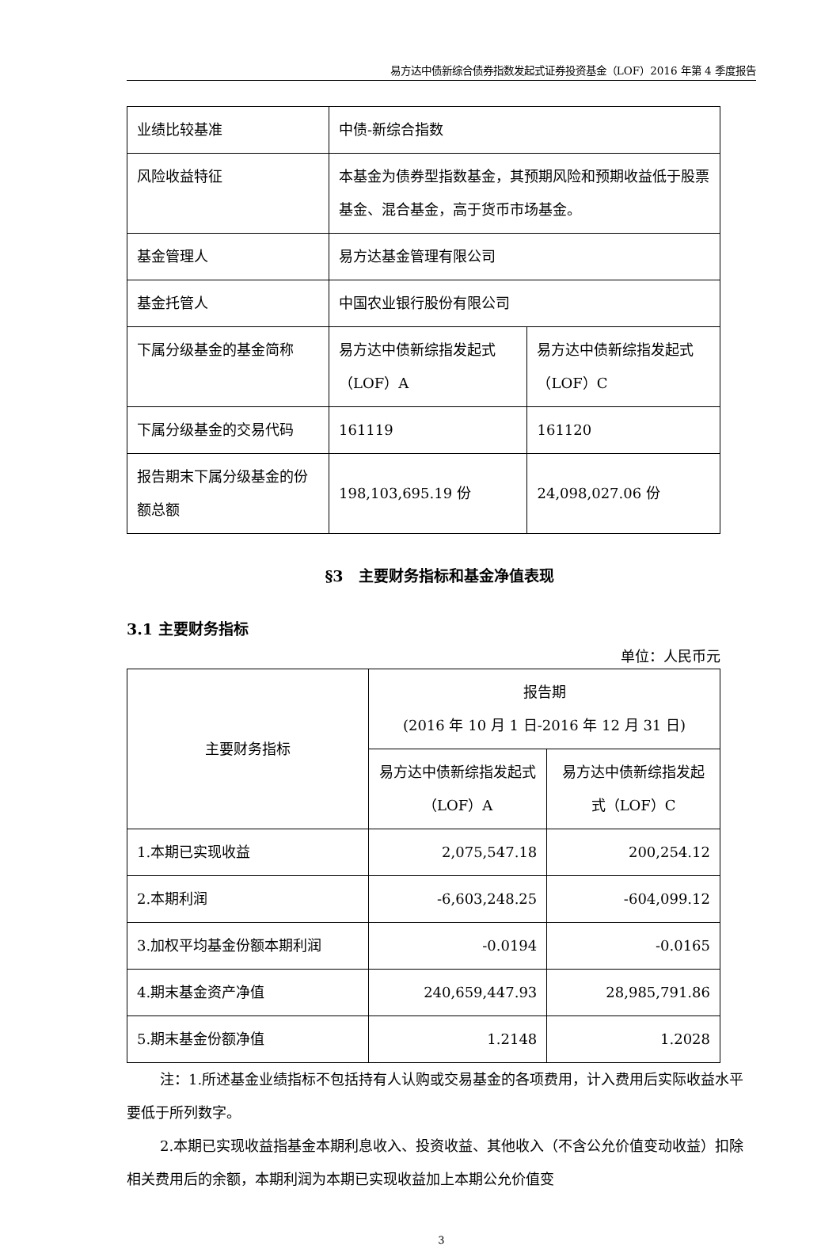易方达中债新综合债券指数发起式证券投资基金（LOF）2016 年第 4 季度报告
| 业绩比较基准 | 中债-新综合指数 | |
| 风险收益特征 | 本基金为债券型指数基金，其预期风险和预期收益低于股票基金、混合基金，高于货币市场基金。 | |
| 基金管理人 | 易方达基金管理有限公司 | |
| 基金托管人 | 中国农业银行股份有限公司 | |
| 下属分级基金的基金简称 | 易方达中债新综指发起式（LOF）A | 易方达中债新综指发起式（LOF）C |
| 下属分级基金的交易代码 | 161119 | 161120 |
| 报告期末下属分级基金的份额总额 | 198,103,695.19 份 | 24,098,027.06 份 |
§3　主要财务指标和基金净值表现
3.1 主要财务指标
单位：人民币元
| 主要财务指标 | 报告期 (2016 年 10 月 1 日-2016 年 12 月 31 日) | |
| --- | --- | --- |
| | 易方达中债新综指发起式（LOF）A | 易方达中债新综指发起式（LOF）C |
| 1.本期已实现收益 | 2,075,547.18 | 200,254.12 |
| 2.本期利润 | -6,603,248.25 | -604,099.12 |
| 3.加权平均基金份额本期利润 | -0.0194 | -0.0165 |
| 4.期末基金资产净值 | 240,659,447.93 | 28,985,791.86 |
| 5.期末基金份额净值 | 1.2148 | 1.2028 |
注：1.所述基金业绩指标不包括持有人认购或交易基金的各项费用，计入费用后实际收益水平要低于所列数字。
2.本期已实现收益指基金本期利息收入、投资收益、其他收入（不含公允价值变动收益）扣除相关费用后的余额，本期利润为本期已实现收益加上本期公允价值变
3